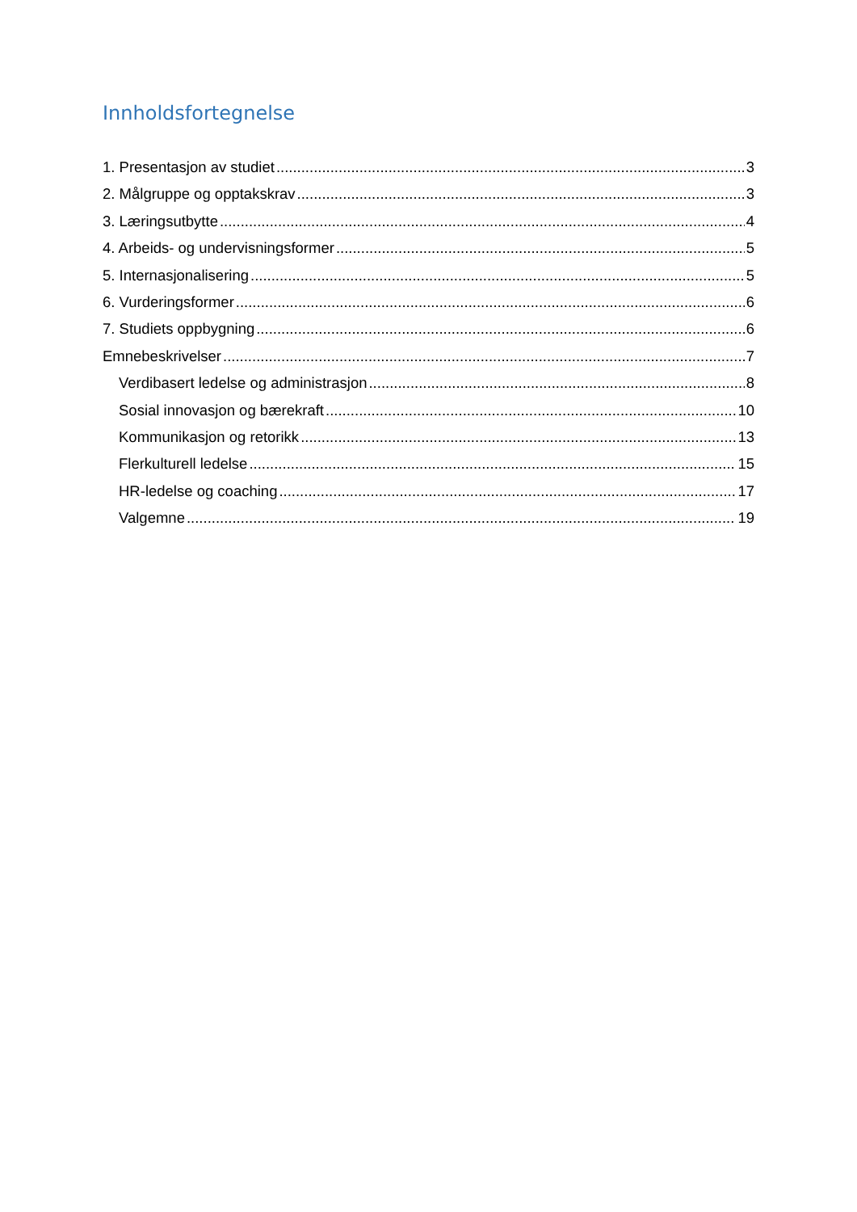Innholdsfortegnelse
1. Presentasjon av studiet 3
2. Målgruppe og opptakskrav 3
3. Læringsutbytte 4
4. Arbeids- og undervisningsformer 5
5. Internasjonalisering 5
6. Vurderingsformer 6
7. Studiets oppbygning 6
Emnebeskrivelser 7
Verdibasert ledelse og administrasjon 8
Sosial innovasjon og bærekraft 10
Kommunikasjon og retorikk 13
Flerkulturell ledelse 15
HR-ledelse og coaching 17
Valgemne 19